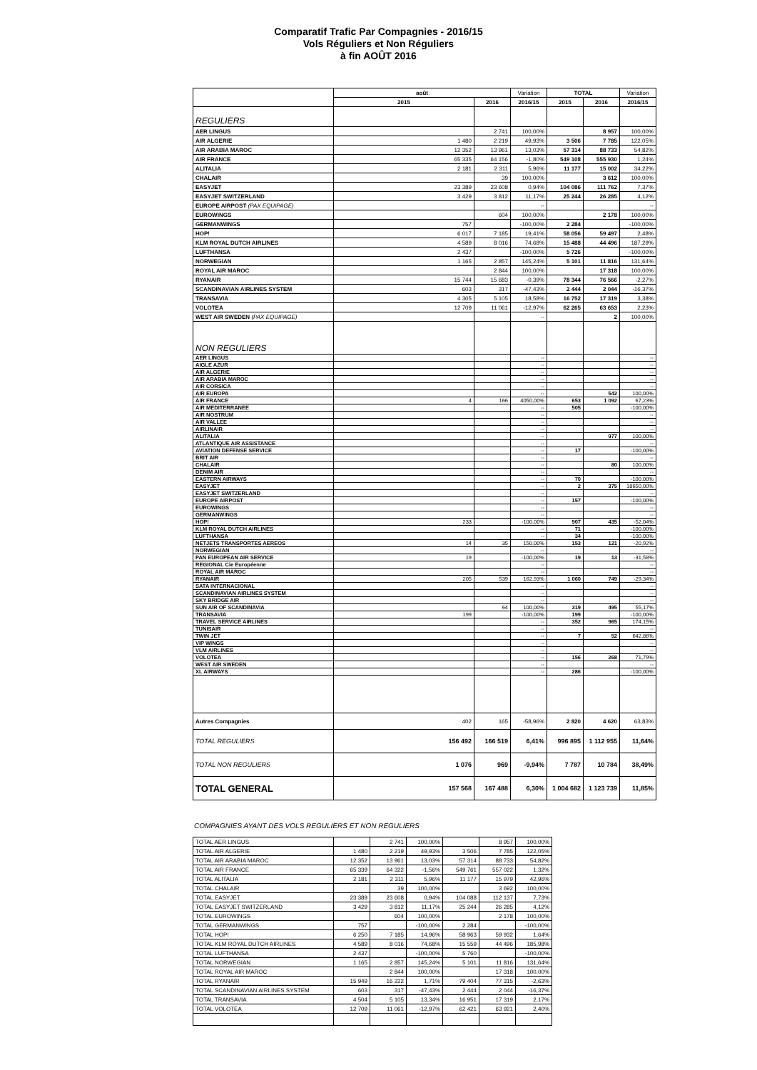Comparatif Trafic Par Compagnies - 2016/15
Vols Réguliers et Non Réguliers
à fin AOÛT 2016
| | août | | Variation | TOTAL | | Variation |
| --- | --- | --- | --- | --- | --- | --- |
| | 2015 | 2016 | 2016/15 | 2015 | 2016 | 2016/15 |
| REGULIERS | | | | | | |
| AER LINGUS | | 2 741 | 100,00% | | 8 957 | 100,00% |
| AIR ALGERIE | 1 480 | 2 219 | 49,93% | 3 506 | 7 785 | 122,05% |
| AIR ARABIA MAROC | 12 352 | 13 961 | 13,03% | 57 314 | 88 733 | 54,82% |
| AIR FRANCE | 65 335 | 64 156 | -1,80% | 549 108 | 555 930 | 1,24% |
| ALITALIA | 2 181 | 2 311 | 5,96% | 11 177 | 15 002 | 34,22% |
| CHALAIR | | 39 | 100,00% | | 3 612 | 100,00% |
| EASYJET | 23 389 | 23 608 | 0,94% | 104 086 | 111 762 | 7,37% |
| EASYJET SWITZERLAND | 3 429 | 3 812 | 11,17% | 25 244 | 26 285 | 4,12% |
| EUROPE AIRPOST (PAX EQUIPAGE) | | | -- | | | -- |
| EUROWINGS | | 604 | 100,00% | | 2 178 | 100,00% |
| GERMANWINGS | 757 | | -100,00% | 2 284 | | -100,00% |
| HOP! | 6 017 | 7 185 | 19,41% | 58 056 | 59 497 | 2,48% |
| KLM ROYAL DUTCH AIRLINES | 4 589 | 8 016 | 74,68% | 15 488 | 44 496 | 187,29% |
| LUFTHANSA | 2 437 | | -100,00% | 5 726 | | -100,00% |
| NORWEGIAN | 1 165 | 2 857 | 145,24% | 5 101 | 11 816 | 131,64% |
| ROYAL AIR MAROC | | 2 844 | 100,00% | | 17 318 | 100,00% |
| RYANAIR | 15 744 | 15 683 | -0,39% | 78 344 | 76 566 | -2,27% |
| SCANDINAVIAN AIRLINES SYSTEM | 603 | 317 | -47,43% | 2 444 | 2 044 | -16,37% |
| TRANSAVIA | 4 305 | 5 105 | 18,58% | 16 752 | 17 319 | 3,38% |
| VOLOTEA | 12 709 | 11 061 | -12,97% | 62 265 | 63 653 | 2,23% |
| WEST AIR SWEDEN (PAX EQUIPAGE) | | | -- | | 2 | 100,00% |
| NON REGULIERS | | | | | | |
| AER LINGUS | | | -- | | | -- |
| AIGLE AZUR | | | -- | | | -- |
| AIR ALGERIE | | | -- | | | -- |
| AIR ARABIA MAROC | | | -- | | | -- |
| AIR CORSICA | | | -- | | | -- |
| AIR EUROPA | | | -- | | 542 | 100,00% |
| AIR FRANCE | 4 | 166 | 4050,00% | 653 | 1 092 | 67,23% |
| AIR MEDITERRANEE | | | -- | 505 | | -100,00% |
| AIR NOSTRUM | | | -- | | | -- |
| AIR VALLEE | | | -- | | | -- |
| AIRLINAIR | | | -- | | | -- |
| ALITALIA | | | -- | | 977 | 100,00% |
| ATLANTIQUE AIR ASSISTANCE | | | -- | | | -- |
| AVIATION DEFENSE SERVICE | | | -- | 17 | | -100,00% |
| BRIT AIR | | | -- | | | -- |
| CHALAIR | | | -- | | 80 | 100,00% |
| DENIM AIR | | | -- | | | -- |
| EASTERN AIRWAYS | | | -- | 70 | | -100,00% |
| EASYJET | | | -- | 2 | 375 | 18650,00% |
| EASYJET SWITZERLAND | | | -- | | | -- |
| EUROPE AIRPOST | | | -- | 157 | | -100,00% |
| EUROWINGS | | | -- | | | -- |
| GERMANWINGS | | | -- | | | -- |
| HOP! | 233 | | -100,00% | 907 | 435 | -52,04% |
| KLM ROYAL DUTCH AIRLINES | | | -- | 71 | | -100,00% |
| LUFTHANSA | | | -- | 34 | | -100,00% |
| NETJETS TRANSPORTES AEREOS | 14 | 35 | 150,00% | 153 | 121 | -20,92% |
| NORWEGIAN | | | -- | | | -- |
| PAN EUROPEAN AIR SERVICE | 19 | | -100,00% | 19 | 13 | -31,58% |
| REGIONAL Cie Européenne | | | -- | | | -- |
| ROYAL AIR MAROC | | | -- | | | -- |
| RYANAIR | 205 | 539 | 162,93% | 1 060 | 749 | -29,34% |
| SATA INTERNACIONAL | | | -- | | | -- |
| SCANDINAVIAN AIRLINES SYSTEM | | | -- | | | -- |
| SKY BRIDGE AIR | | | -- | | | -- |
| SUN AIR OF SCANDINAVIA | | 64 | 100,00% | 319 | 495 | 55,17% |
| TRANSAVIA | 199 | | -100,00% | 199 | | -100,00% |
| TRAVEL SERVICE AIRLINES | | | -- | 352 | 965 | 174,15% |
| TUNISAIR | | | -- | | | -- |
| TWIN JET | | | -- | 7 | 52 | 642,86% |
| VIP WINGS | | | -- | | | -- |
| VLM AIRLINES | | | -- | | | -- |
| VOLOTEA | | | -- | 156 | 268 | 71,79% |
| WEST AIR SWEDEN | | | -- | | | -- |
| XL AIRWAYS | | | -- | 286 | | -100,00% |
| Autres Compagnies | 402 | 165 | -58,96% | 2 820 | 4 620 | 63,83% |
| TOTAL REGULIERS | 156 492 | 166 519 | 6,41% | 996 895 | 1 112 955 | 11,64% |
| TOTAL NON REGULIERS | 1 076 | 969 | -9,94% | 7 787 | 10 784 | 38,49% |
| TOTAL GENERAL | 157 568 | 167 488 | 6,30% | 1 004 682 | 1 123 739 | 11,85% |
COMPAGNIES AYANT DES VOLS REGULIERS ET NON REGULIERS
| TOTAL AER LINGUS | | 2 741 | 100,00% | | 8 957 | 100,00% |
| TOTAL AIR ALGERIE | 1 480 | 2 219 | 49,93% | 3 506 | 7 785 | 122,05% |
| TOTAL AIR ARABIA MAROC | 12 352 | 13 961 | 13,03% | 57 314 | 88 733 | 54,82% |
| TOTAL AIR FRANCE | 65 339 | 64 322 | -1,56% | 549 761 | 557 022 | 1,32% |
| TOTAL ALITALIA | 2 181 | 2 311 | 5,96% | 11 177 | 15 979 | 42,96% |
| TOTAL CHALAIR | | 39 | 100,00% | | 3 692 | 100,00% |
| TOTAL EASYJET | 23 389 | 23 608 | 0,94% | 104 088 | 112 137 | 7,73% |
| TOTAL EASYJET SWITZERLAND | 3 429 | 3 812 | 11,17% | 25 244 | 26 285 | 4,12% |
| TOTAL EUROWINGS | | 604 | 100,00% | | 2 178 | 100,00% |
| TOTAL GERMANWINGS | 757 | | -100,00% | 2 284 | | -100,00% |
| TOTAL HOP! | 6 250 | 7 185 | 14,96% | 58 963 | 59 932 | 1,64% |
| TOTAL KLM ROYAL DUTCH AIRLINES | 4 589 | 8 016 | 74,68% | 15 559 | 44 496 | 185,98% |
| TOTAL LUFTHANSA | 2 437 | | -100,00% | 5 760 | | -100,00% |
| TOTAL NORWEGIAN | 1 165 | 2 857 | 145,24% | 5 101 | 11 816 | 131,64% |
| TOTAL ROYAL AIR MAROC | | 2 844 | 100,00% | | 17 318 | 100,00% |
| TOTAL RYANAIR | 15 949 | 16 222 | 1,71% | 79 404 | 77 315 | -2,63% |
| TOTAL SCANDINAVIAN AIRLINES SYSTEM | 603 | 317 | -47,43% | 2 444 | 2 044 | -16,37% |
| TOTAL TRANSAVIA | 4 504 | 5 105 | 13,34% | 16 951 | 17 319 | 2,17% |
| TOTAL VOLOTEA | 12 709 | 11 061 | -12,97% | 62 421 | 63 921 | 2,40% |